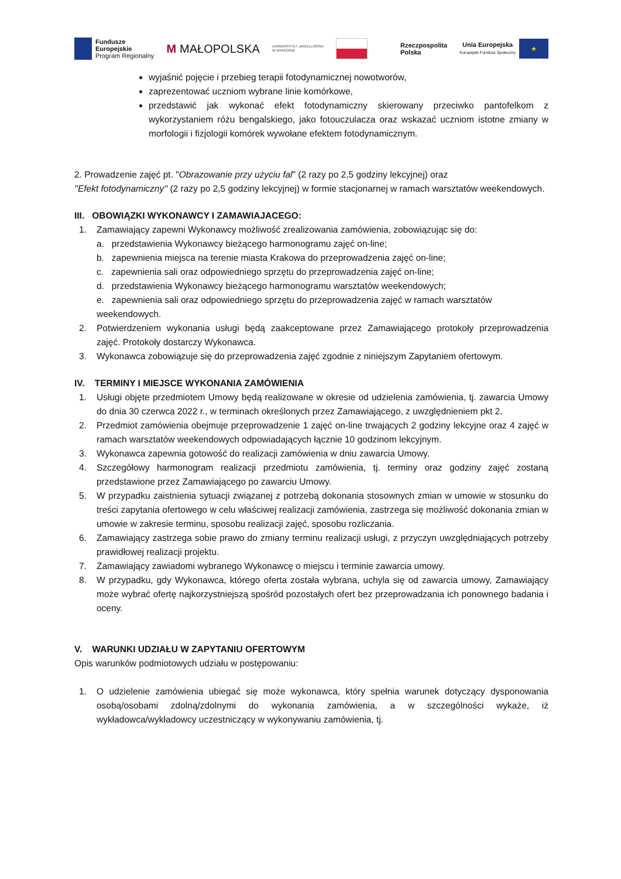Fundusze
Europejskie
Program Regionalny
M MAŁOPOLSKA
UNIWERSYTET JAGIELLOŃSKI
W KRAKOWIE
Rzeczpospolita
Polska
Unia Europejska
Europejski Fundusz Społeczny
★
wyjaśnić pojęcie i przebieg terapii fotodynamicznej nowotworów,
zaprezentować uczniom wybrane linie komórkowe,
przedstawić jak wykonać efekt fotodynamiczny skierowany przeciwko pantofelkom z wykorzystaniem różu bengalskiego, jako fotouczulacza oraz wskazać uczniom istotne zmiany w morfologii i fizjologii komórek wywołane efektem fotodynamicznym.
2. Prowadzenie zajęć pt. "Obrazowanie przy użyciu fal" (2 razy po 2,5 godziny lekcyjnej) oraz
''Efekt fotodynamiczny'' (2 razy po 2,5 godziny lekcyjnej) w formie stacjonarnej w ramach warsztatów weekendowych.
III. OBOWIĄZKI WYKONAWCY I ZAMAWIAJACEGO:
1. Zamawiający zapewni Wykonawcy możliwość zrealizowania zamówienia, zobowiązując się do:
a. przedstawienia Wykonawcy bieżącego harmonogramu zajęć on-line;
b. zapewnienia miejsca na terenie miasta Krakowa do przeprowadzenia zajęć on-line;
c. zapewnienia sali oraz odpowiedniego sprzętu do przeprowadzenia zajęć on-line;
d. przedstawienia Wykonawcy bieżącego harmonogramu warsztatów weekendowych;
e. zapewnienia sali oraz odpowiedniego sprzętu do przeprowadzenia zajęć w ramach warsztatów weekendowych.
2. Potwierdzeniem wykonania usługi będą zaakceptowane przez Zamawiającego protokoły przeprowadzenia zajęć. Protokoły dostarczy Wykonawca.
3. Wykonawca zobowiązuje się do przeprowadzenia zajęć zgodnie z niniejszym Zapytaniem ofertowym.
IV. TERMINY I MIEJSCE WYKONANIA ZAMÓWIENIA
1. Usługi objęte przedmiotem Umowy będą realizowane w okresie od udzielenia zamówienia, tj. zawarcia Umowy do dnia 30 czerwca 2022 r., w terminach określonych przez Zamawiającego, z uwzględnieniem pkt 2.
2. Przedmiot zamówienia obejmuje przeprowadzenie 1 zajęć on-line trwających 2 godziny lekcyjne oraz 4 zajęć w ramach warsztatów weekendowych odpowiadających łącznie 10 godzinom lekcyjnym.
3. Wykonawca zapewnia gotowość do realizacji zamówienia w dniu zawarcia Umowy.
4. Szczegółowy harmonogram realizacji przedmiotu zamówienia, tj. terminy oraz godziny zajęć zostaną przedstawione przez Zamawiającego po zawarciu Umowy.
5. W przypadku zaistnienia sytuacji związanej z potrzebą dokonania stosownych zmian w umowie w stosunku do treści zapytania ofertowego w celu właściwej realizacji zamówienia, zastrzega się możliwość dokonania zmian w umowie w zakresie terminu, sposobu realizacji zajęć, sposobu rozliczania.
6. Zamawiający zastrzega sobie prawo do zmiany terminu realizacji usługi, z przyczyn uwzględniających potrzeby prawidłowej realizacji projektu.
7. Zamawiający zawiadomi wybranego Wykonawcę o miejscu i terminie zawarcia umowy.
8. W przypadku, gdy Wykonawca, którego oferta została wybrana, uchyla się od zawarcia umowy, Zamawiający może wybrać ofertę najkorzystniejszą spośród pozostałych ofert bez przeprowadzania ich ponownego badania i oceny.
V. WARUNKI UDZIAŁU W ZAPYTANIU OFERTOWYM
Opis warunków podmiotowych udziału w postępowaniu:
1. O udzielenie zamówienia ubiegać się może wykonawca, który spełnia warunek dotyczący dysponowania osobą/osobami zdolną/zdolnymi do wykonania zamówienia, a w szczególności wykaże, iż wykładowca/wykładowcy uczestniczący w wykonywaniu zamówienia, tj.